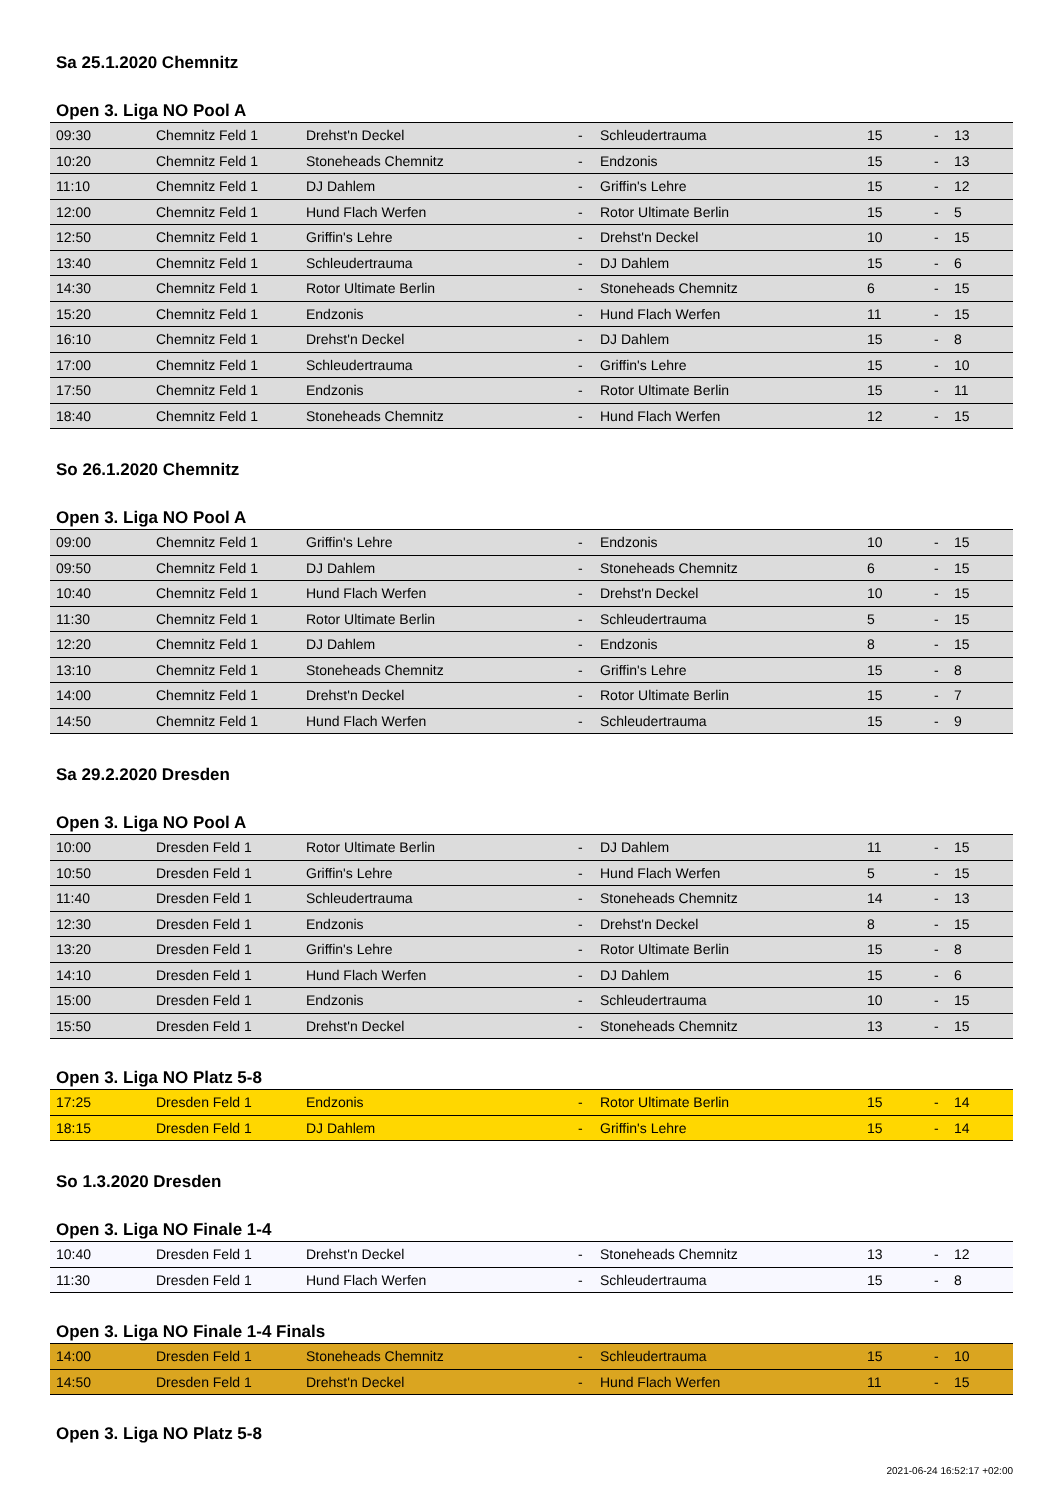Sa 25.1.2020 Chemnitz
Open 3. Liga NO Pool A
| 09:30 | Chemnitz Feld 1 | Drehst'n Deckel | - | Schleudertrauma | 15 | - | 13 |
| 10:20 | Chemnitz Feld 1 | Stoneheads Chemnitz | - | Endzonis | 15 | - | 13 |
| 11:10 | Chemnitz Feld 1 | DJ Dahlem | - | Griffin's Lehre | 15 | - | 12 |
| 12:00 | Chemnitz Feld 1 | Hund Flach Werfen | - | Rotor Ultimate Berlin | 15 | - | 5 |
| 12:50 | Chemnitz Feld 1 | Griffin's Lehre | - | Drehst'n Deckel | 10 | - | 15 |
| 13:40 | Chemnitz Feld 1 | Schleudertrauma | - | DJ Dahlem | 15 | - | 6 |
| 14:30 | Chemnitz Feld 1 | Rotor Ultimate Berlin | - | Stoneheads Chemnitz | 6 | - | 15 |
| 15:20 | Chemnitz Feld 1 | Endzonis | - | Hund Flach Werfen | 11 | - | 15 |
| 16:10 | Chemnitz Feld 1 | Drehst'n Deckel | - | DJ Dahlem | 15 | - | 8 |
| 17:00 | Chemnitz Feld 1 | Schleudertrauma | - | Griffin's Lehre | 15 | - | 10 |
| 17:50 | Chemnitz Feld 1 | Endzonis | - | Rotor Ultimate Berlin | 15 | - | 11 |
| 18:40 | Chemnitz Feld 1 | Stoneheads Chemnitz | - | Hund Flach Werfen | 12 | - | 15 |
So 26.1.2020 Chemnitz
Open 3. Liga NO Pool A
| 09:00 | Chemnitz Feld 1 | Griffin's Lehre | - | Endzonis | 10 | - | 15 |
| 09:50 | Chemnitz Feld 1 | DJ Dahlem | - | Stoneheads Chemnitz | 6 | - | 15 |
| 10:40 | Chemnitz Feld 1 | Hund Flach Werfen | - | Drehst'n Deckel | 10 | - | 15 |
| 11:30 | Chemnitz Feld 1 | Rotor Ultimate Berlin | - | Schleudertrauma | 5 | - | 15 |
| 12:20 | Chemnitz Feld 1 | DJ Dahlem | - | Endzonis | 8 | - | 15 |
| 13:10 | Chemnitz Feld 1 | Stoneheads Chemnitz | - | Griffin's Lehre | 15 | - | 8 |
| 14:00 | Chemnitz Feld 1 | Drehst'n Deckel | - | Rotor Ultimate Berlin | 15 | - | 7 |
| 14:50 | Chemnitz Feld 1 | Hund Flach Werfen | - | Schleudertrauma | 15 | - | 9 |
Sa 29.2.2020 Dresden
Open 3. Liga NO Pool A
| 10:00 | Dresden Feld 1 | Rotor Ultimate Berlin | - | DJ Dahlem | 11 | - | 15 |
| 10:50 | Dresden Feld 1 | Griffin's Lehre | - | Hund Flach Werfen | 5 | - | 15 |
| 11:40 | Dresden Feld 1 | Schleudertrauma | - | Stoneheads Chemnitz | 14 | - | 13 |
| 12:30 | Dresden Feld 1 | Endzonis | - | Drehst'n Deckel | 8 | - | 15 |
| 13:20 | Dresden Feld 1 | Griffin's Lehre | - | Rotor Ultimate Berlin | 15 | - | 8 |
| 14:10 | Dresden Feld 1 | Hund Flach Werfen | - | DJ Dahlem | 15 | - | 6 |
| 15:00 | Dresden Feld 1 | Endzonis | - | Schleudertrauma | 10 | - | 15 |
| 15:50 | Dresden Feld 1 | Drehst'n Deckel | - | Stoneheads Chemnitz | 13 | - | 15 |
Open 3. Liga NO Platz 5-8
| 17:25 | Dresden Feld 1 | Endzonis | - | Rotor Ultimate Berlin | 15 | - | 14 |
| 18:15 | Dresden Feld 1 | DJ Dahlem | - | Griffin's Lehre | 15 | - | 14 |
So 1.3.2020 Dresden
Open 3. Liga NO Finale 1-4
| 10:40 | Dresden Feld 1 | Drehst'n Deckel | - | Stoneheads Chemnitz | 13 | - | 12 |
| 11:30 | Dresden Feld 1 | Hund Flach Werfen | - | Schleudertrauma | 15 | - | 8 |
Open 3. Liga NO Finale 1-4 Finals
| 14:00 | Dresden Feld 1 | Stoneheads Chemnitz | - | Schleudertrauma | 15 | - | 10 |
| 14:50 | Dresden Feld 1 | Drehst'n Deckel | - | Hund Flach Werfen | 11 | - | 15 |
Open 3. Liga NO Platz 5-8
2021-06-24 16:52:17 +02:00